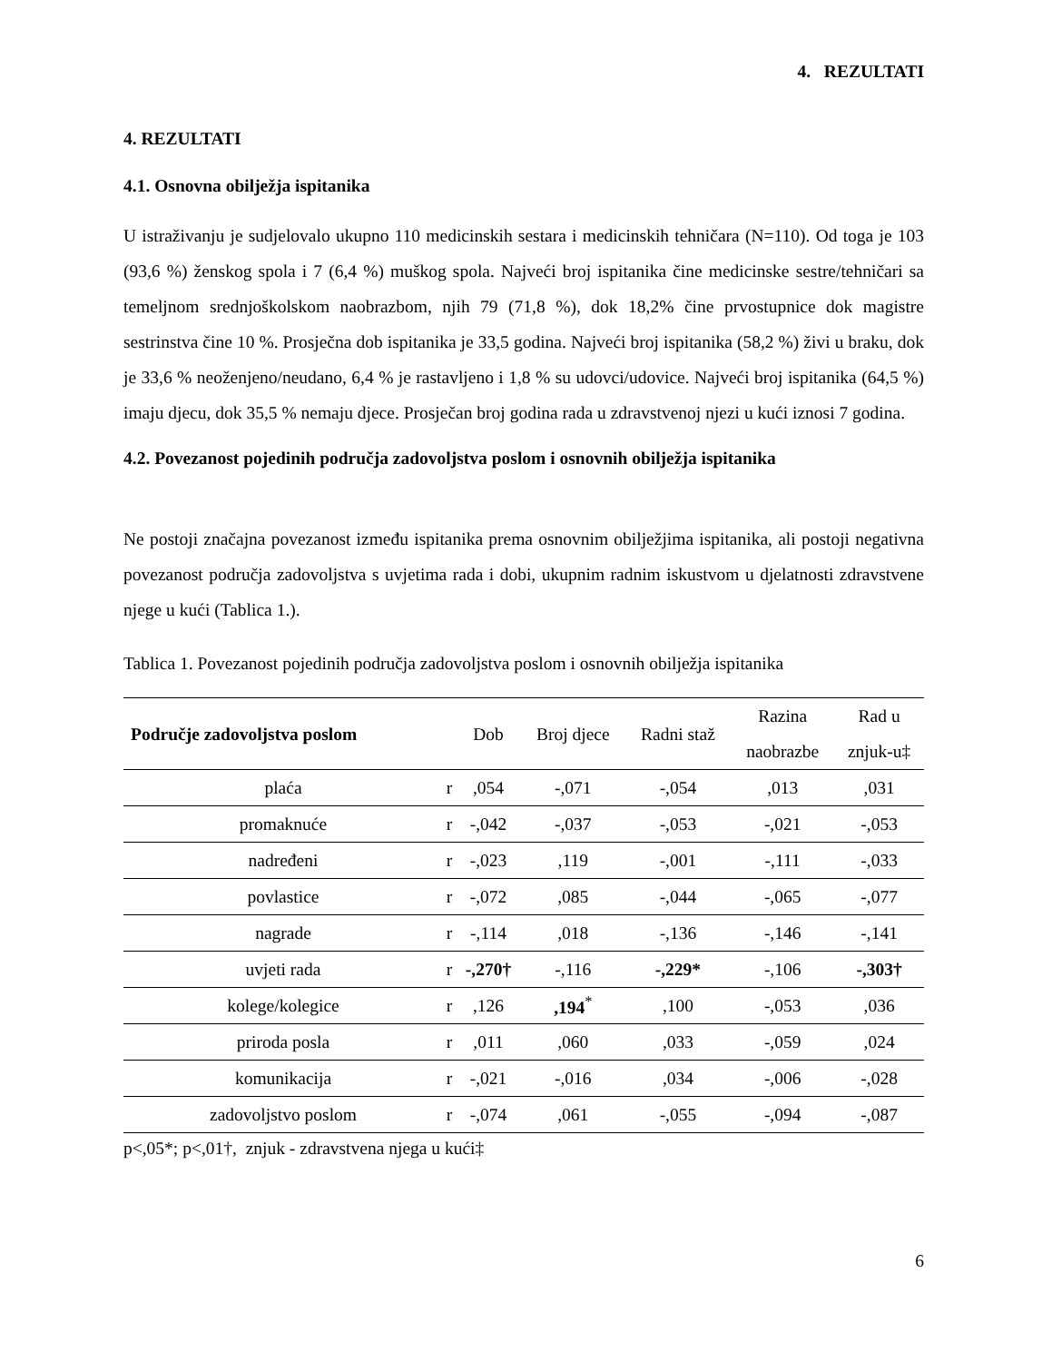4. REZULTATI
4. REZULTATI
4.1. Osnovna obilježja ispitanika
U istraživanju je sudjelovalo ukupno 110 medicinskih sestara i medicinskih tehničara (N=110). Od toga je 103 (93,6 %) ženskog spola i 7 (6,4 %) muškog spola. Najveći broj ispitanika čine medicinske sestre/tehničari sa temeljnom srednjoškolskom naobrazbom, njih 79 (71,8 %), dok 18,2% čine prvostupnice dok magistre sestrinstva čine 10 %. Prosječna dob ispitanika je 33,5 godina. Najveći broj ispitanika (58,2 %) živi u braku, dok je 33,6 % neoženjeno/neudano, 6,4 % je rastavljeno i 1,8 % su udovci/udovice. Najveći broj ispitanika (64,5 %) imaju djecu, dok 35,5 % nemaju djece. Prosječan broj godina rada u zdravstvenoj njezi u kući iznosi 7 godina.
4.2. Povezanost pojedinih područja zadovoljstva poslom i osnovnih obilježja ispitanika
Ne postoji značajna povezanost između ispitanika prema osnovnim obilježjima ispitanika, ali postoji negativna povezanost područja zadovoljstva s uvjetima rada i dobi, ukupnim radnim iskustvom u djelatnosti zdravstvene njege u kući (Tablica 1.).
Tablica 1. Povezanost pojedinih područja zadovoljstva poslom i osnovnih obilježja ispitanika
| Područje zadovoljstva poslom | | Dob | Broj djece | Radni staž | Razina naobrazbe | Rad u znjuk-u‡ |
| --- | --- | --- | --- | --- | --- | --- |
| plaća | r | ,054 | -,071 | -,054 | ,013 | ,031 |
| promaknuće | r | -,042 | -,037 | -,053 | -,021 | -,053 |
| nadređeni | r | -,023 | ,119 | -,001 | -,111 | -,033 |
| povlastice | r | -,072 | ,085 | -,044 | -,065 | -,077 |
| nagrade | r | -,114 | ,018 | -,136 | -,146 | -,141 |
| uvjeti rada | r | -,270† | -,116 | -,229* | -,106 | -,303† |
| kolege/kolegice | r | ,126 | ,194<sup>*</sup> | ,100 | -,053 | ,036 |
| priroda posla | r | ,011 | ,060 | ,033 | -,059 | ,024 |
| komunikacija | r | -,021 | -,016 | ,034 | -,006 | -,028 |
| zadovoljstvo poslom | r | -,074 | ,061 | -,055 | -,094 | -,087 |
p<,05*; p<,01†, znjuk - zdravstvena njega u kući‡
6